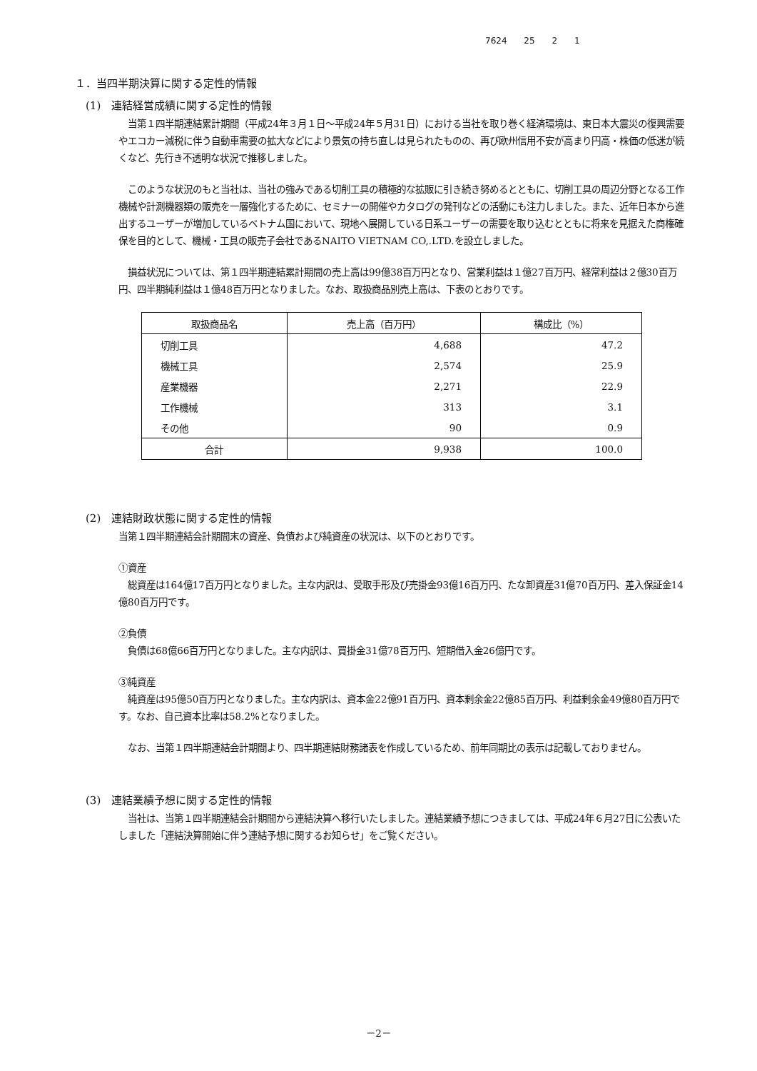7624 25 2 1
１．当四半期決算に関する定性的情報
(1)　連結経営成績に関する定性的情報
　当第１四半期連結累計期間（平成24年３月１日～平成24年５月31日）における当社を取り巻く経済環境は、東日本大震災の復興需要やエコカー減税に伴う自動車需要の拡大などにより景気の持ち直しは見られたものの、再び欧州信用不安が高まり円高・株価の低迷が続くなど、先行き不透明な状況で推移しました。
　このような状況のもと当社は、当社の強みである切削工具の積極的な拡販に引き続き努めるとともに、切削工具の周辺分野となる工作機械や計測機器類の販売を一層強化するために、セミナーの開催やカタログの発刊などの活動にも注力しました。また、近年日本から進出するユーザーが増加しているベトナム国において、現地へ展開している日系ユーザーの需要を取り込むとともに将来を見据えた商権確保を目的として、機械・工具の販売子会社であるNAITO VIETNAM CO,.LTD.を設立しました。
　損益状況については、第１四半期連結累計期間の売上高は99億38百万円となり、営業利益は１億27百万円、経常利益は２億30百万円、四半期純利益は１億48百万円となりました。なお、取扱商品別売上高は、下表のとおりです。
| 取扱商品名 | 売上高（百万円） | 構成比（%） |
| --- | --- | --- |
| 切削工具 | 4,688 | 47.2 |
| 機械工具 | 2,574 | 25.9 |
| 産業機器 | 2,271 | 22.9 |
| 工作機械 | 313 | 3.1 |
| その他 | 90 | 0.9 |
| 合計 | 9,938 | 100.0 |
(2)　連結財政状態に関する定性的情報
当第１四半期連結会計期間末の資産、負債および純資産の状況は、以下のとおりです。
①資産
　総資産は164億17百万円となりました。主な内訳は、受取手形及び売掛金93億16百万円、たな卸資産31億70百万円、差入保証金14億80百万円です。
②負債
　負債は68億66百万円となりました。主な内訳は、買掛金31億78百万円、短期借入金26億円です。
③純資産
　純資産は95億50百万円となりました。主な内訳は、資本金22億91百万円、資本剰余金22億85百万円、利益剰余金49億80百万円です。なお、自己資本比率は58.2%となりました。
　なお、当第１四半期連結会計期間より、四半期連結財務諸表を作成しているため、前年同期比の表示は記載しておりません。
(3)　連結業績予想に関する定性的情報
　当社は、当第１四半期連結会計期間から連結決算へ移行いたしました。連結業績予想につきましては、平成24年６月27日に公表いたしました「連結決算開始に伴う連結予想に関するお知らせ」をご覧ください。
－2－